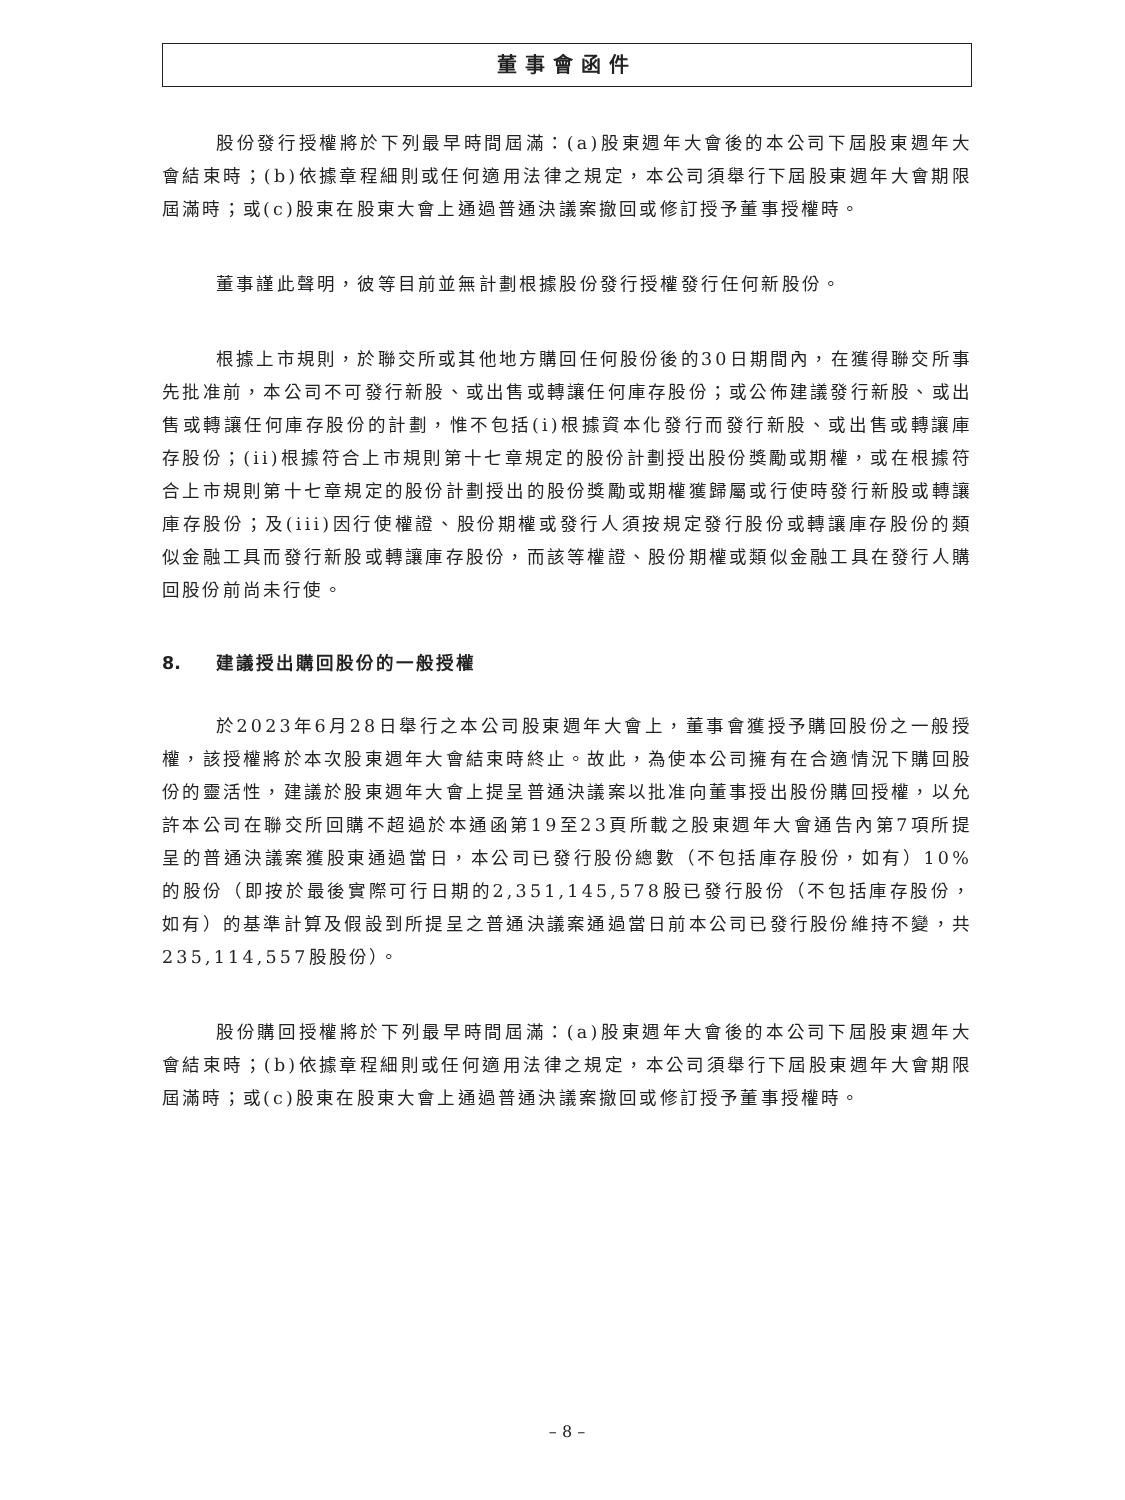董事會函件
股份發行授權將於下列最早時間屆滿：(a)股東週年大會後的本公司下屆股東週年大會結束時；(b)依據章程細則或任何適用法律之規定，本公司須舉行下屆股東週年大會期限屆滿時；或(c)股東在股東大會上通過普通決議案撤回或修訂授予董事授權時。
董事謹此聲明，彼等目前並無計劃根據股份發行授權發行任何新股份。
根據上市規則，於聯交所或其他地方購回任何股份後的30日期間內，在獲得聯交所事先批准前，本公司不可發行新股、或出售或轉讓任何庫存股份；或公佈建議發行新股、或出售或轉讓任何庫存股份的計劃，惟不包括(i)根據資本化發行而發行新股、或出售或轉讓庫存股份；(ii)根據符合上市規則第十七章規定的股份計劃授出股份獎勵或期權，或在根據符合上市規則第十七章規定的股份計劃授出的股份獎勵或期權獲歸屬或行使時發行新股或轉讓庫存股份；及(iii)因行使權證、股份期權或發行人須按規定發行股份或轉讓庫存股份的類似金融工具而發行新股或轉讓庫存股份，而該等權證、股份期權或類似金融工具在發行人購回股份前尚未行使。
8. 建議授出購回股份的一般授權
於2023年6月28日舉行之本公司股東週年大會上，董事會獲授予購回股份之一般授權，該授權將於本次股東週年大會結束時終止。故此，為使本公司擁有在合適情況下購回股份的靈活性，建議於股東週年大會上提呈普通決議案以批准向董事授出股份購回授權，以允許本公司在聯交所回購不超過於本通函第19至23頁所載之股東週年大會通告內第7項所提呈的普通決議案獲股東通過當日，本公司已發行股份總數（不包括庫存股份，如有）10%的股份（即按於最後實際可行日期的2,351,145,578股已發行股份（不包括庫存股份，如有）的基準計算及假設到所提呈之普通決議案通過當日前本公司已發行股份維持不變，共235,114,557股股份）。
股份購回授權將於下列最早時間屆滿：(a)股東週年大會後的本公司下屆股東週年大會結束時；(b)依據章程細則或任何適用法律之規定，本公司須舉行下屆股東週年大會期限屆滿時；或(c)股東在股東大會上通過普通決議案撤回或修訂授予董事授權時。
– 8 –